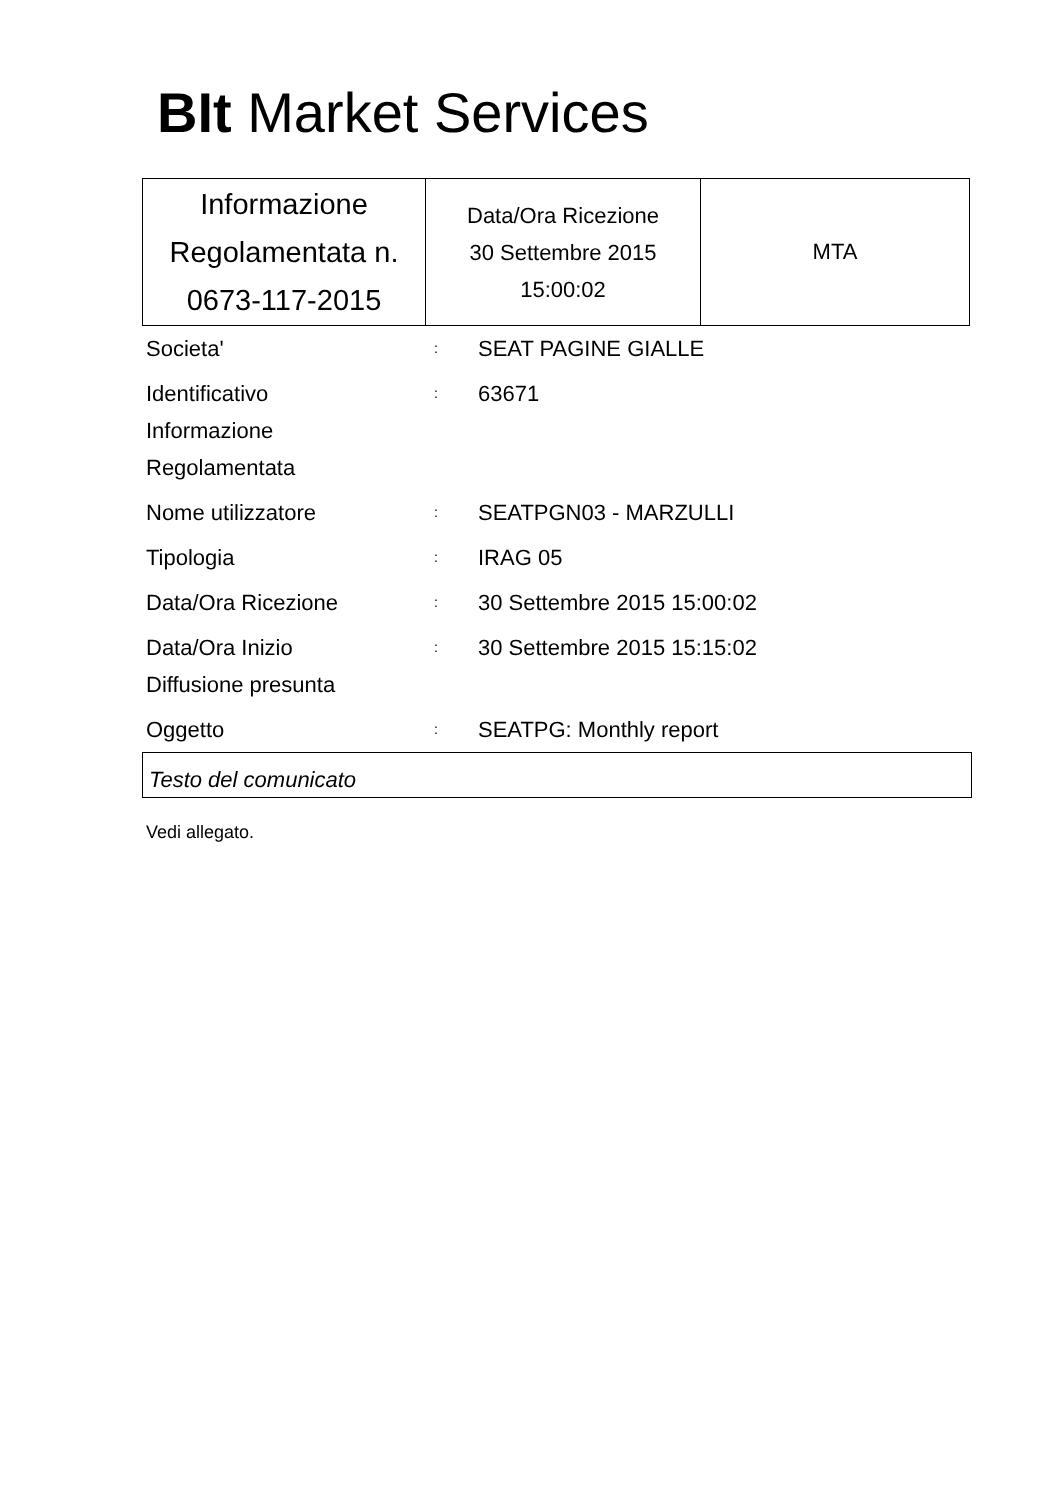BIt Market Services
| Informazione Regolamentata n. 0673-117-2015 | Data/Ora Ricezione 30 Settembre 2015 15:00:02 | MTA |
| Societa' | : | SEAT PAGINE GIALLE |
| Identificativo Informazione Regolamentata | : | 63671 |
| Nome utilizzatore | : | SEATPGN03 - MARZULLI |
| Tipologia | : | IRAG 05 |
| Data/Ora Ricezione | : | 30 Settembre 2015 15:00:02 |
| Data/Ora Inizio Diffusione presunta | : | 30 Settembre 2015 15:15:02 |
| Oggetto | : | SEATPG: Monthly report |
Testo del comunicato
Vedi allegato.